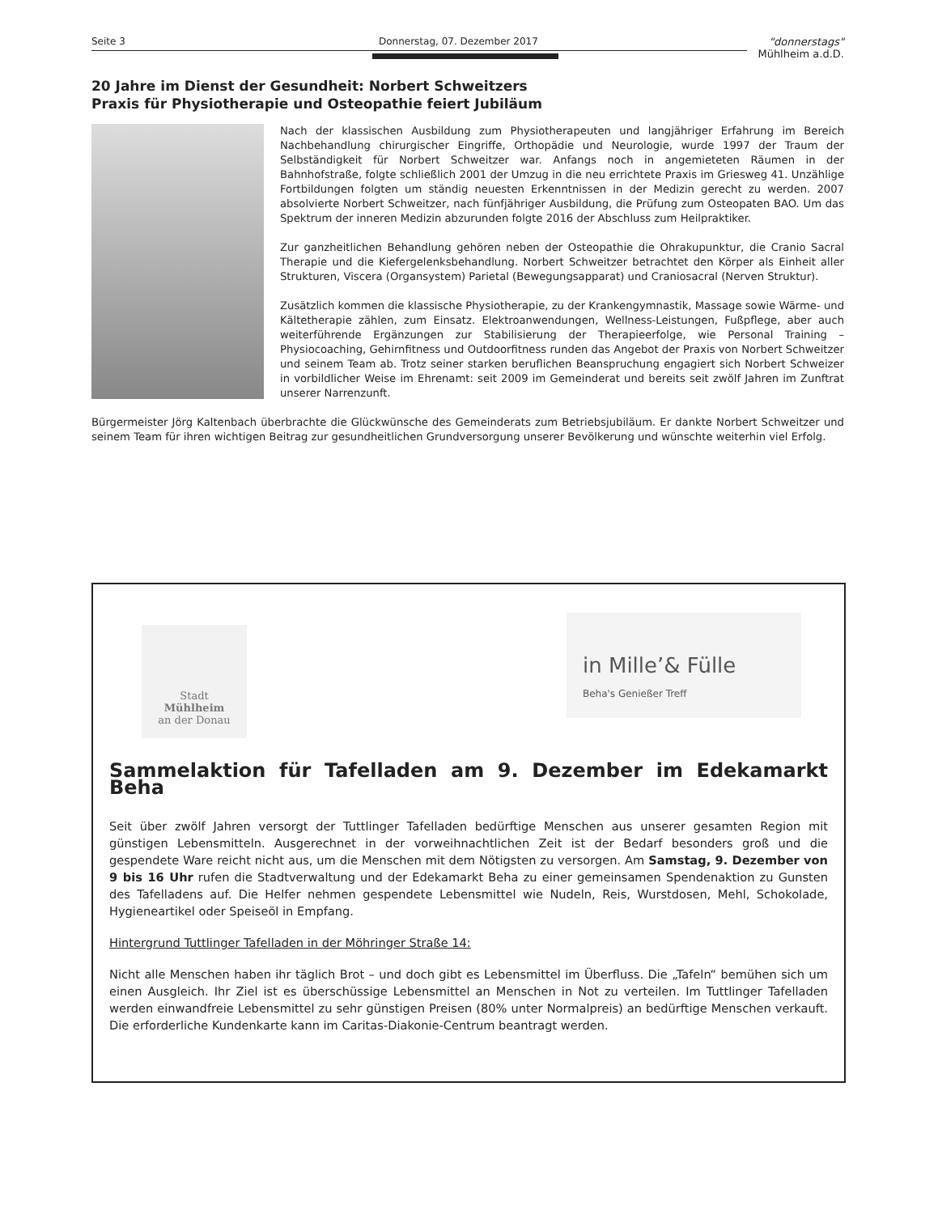Seite 3 Donnerstag, 07. Dezember 2017
"donnerstags"
Mühlheim a.d.D.
20 Jahre im Dienst der Gesundheit: Norbert Schweitzers
Praxis für Physiotherapie und Osteopathie feiert Jubiläum
Nach der klassischen Ausbildung zum Physiotherapeuten und langjähriger Erfahrung im Bereich Nachbehandlung chirurgischer Eingriffe, Orthopädie und Neurologie, wurde 1997 der Traum der Selbständigkeit für Norbert Schweitzer war. Anfangs noch in angemieteten Räumen in der Bahnhofstraße, folgte schließlich 2001 der Umzug in die neu errichtete Praxis im Griesweg 41. Unzählige Fortbildungen folgten um ständig neuesten Erkenntnissen in der Medizin gerecht zu werden. 2007 absolvierte Norbert Schweitzer, nach fünfjähriger Ausbildung, die Prüfung zum Osteopaten BAO. Um das Spektrum der inneren Medizin abzurunden folgte 2016 der Abschluss zum Heilpraktiker.
Zur ganzheitlichen Behandlung gehören neben der Osteopathie die Ohrakupunktur, die Cranio Sacral Therapie und die Kiefergelenksbehandlung. Norbert Schweitzer betrachtet den Körper als Einheit aller Strukturen, Viscera (Organsystem) Parietal (Bewegungsapparat) und Craniosacral (Nerven Struktur).
Zusätzlich kommen die klassische Physiotherapie, zu der Krankengymnastik, Massage sowie Wärme- und Kältetherapie zählen, zum Einsatz. Elektroanwendungen, Wellness-Leistungen, Fußpflege, aber auch weiterführende Ergänzungen zur Stabilisierung der Therapieerfolge, wie Personal Training – Physiocoaching, Gehirnfitness und Outdoorfitness runden das Angebot der Praxis von Norbert Schweitzer und seinem Team ab. Trotz seiner starken beruflichen Beanspruchung engagiert sich Norbert Schweizer in vorbildlicher Weise im Ehrenamt: seit 2009 im Gemeinderat und bereits seit zwölf Jahren im Zunftrat unserer Narrenzunft.
Bürgermeister Jörg Kaltenbach überbrachte die Glückwünsche des Gemeinderats zum Betriebsjubiläum. Er dankte Norbert Schweitzer und seinem Team für ihren wichtigen Beitrag zur gesundheitlichen Grundversorgung unserer Bevölkerung und wünschte weiterhin viel Erfolg.
Stadt
Mühlheim
an der Donau
in Mille’& Fülle
Beha's Genießer Treff
Sammelaktion für Tafelladen am 9. Dezember im Edekamarkt Beha
Seit über zwölf Jahren versorgt der Tuttlinger Tafelladen bedürftige Menschen aus unserer gesamten Region mit günstigen Lebensmitteln. Ausgerechnet in der vorweihnachtlichen Zeit ist der Bedarf besonders groß und die gespendete Ware reicht nicht aus, um die Menschen mit dem Nötigsten zu versorgen. Am Samstag, 9. Dezember von 9 bis 16 Uhr rufen die Stadtverwaltung und der Edekamarkt Beha zu einer gemeinsamen Spendenaktion zu Gunsten des Tafelladens auf. Die Helfer nehmen gespendete Lebensmittel wie Nudeln, Reis, Wurstdosen, Mehl, Schokolade, Hygieneartikel oder Speiseöl in Empfang.
Hintergrund Tuttlinger Tafelladen in der Möhringer Straße 14:
Nicht alle Menschen haben ihr täglich Brot – und doch gibt es Lebensmittel im Überfluss. Die „Tafeln“ bemühen sich um einen Ausgleich. Ihr Ziel ist es überschüssige Lebensmittel an Menschen in Not zu verteilen. Im Tuttlinger Tafelladen werden einwandfreie Lebensmittel zu sehr günstigen Preisen (80% unter Normalpreis) an bedürftige Menschen verkauft. Die erforderliche Kundenkarte kann im Caritas-Diakonie-Centrum beantragt werden.